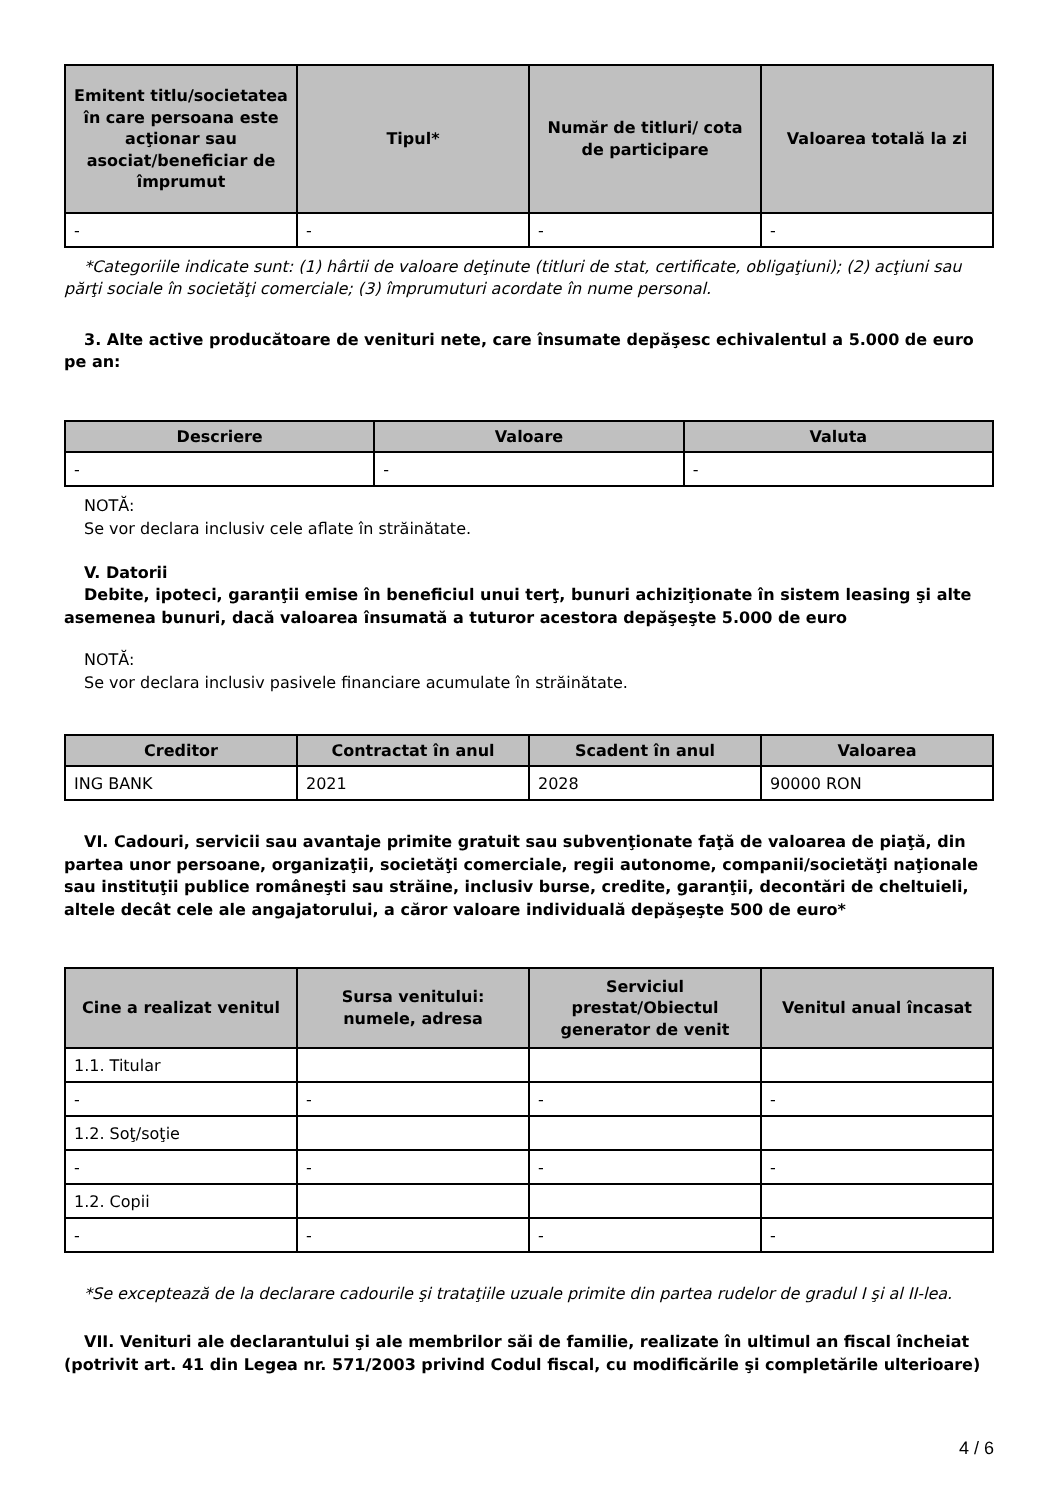| Emitent titlu/societatea în care persoana este acţionar sau asociat/beneficiar de împrumut | Tipul* | Număr de titluri/ cota de participare | Valoarea totală la zi |
| --- | --- | --- | --- |
| - | - | - | - |
*Categoriile indicate sunt: (1) hârtii de valoare deţinute (titluri de stat, certificate, obligaţiuni); (2) acţiuni sau părţi sociale în societăţi comerciale; (3) împrumuturi acordate în nume personal.
3. Alte active producătoare de venituri nete, care însumate depăşesc echivalentul a 5.000 de euro pe an:
| Descriere | Valoare | Valuta |
| --- | --- | --- |
| - | - | - |
NOTĂ:
Se vor declara inclusiv cele aflate în străinătate.
V. Datorii
Debite, ipoteci, garanţii emise în beneficiul unui terţ, bunuri achiziţionate în sistem leasing şi alte asemenea bunuri, dacă valoarea însumată a tuturor acestora depăşeşte 5.000 de euro
NOTĂ:
Se vor declara inclusiv pasivele financiare acumulate în străinătate.
| Creditor | Contractat în anul | Scadent în anul | Valoarea |
| --- | --- | --- | --- |
| ING BANK | 2021 | 2028 | 90000 RON |
VI. Cadouri, servicii sau avantaje primite gratuit sau subvenţionate faţă de valoarea de piaţă, din partea unor persoane, organizaţii, societăţi comerciale, regii autonome, companii/societăţi naţionale sau instituţii publice româneşti sau străine, inclusiv burse, credite, garanţii, decontări de cheltuieli, altele decât cele ale angajatorului, a căror valoare individuală depăşeşte 500 de euro*
| Cine a realizat venitul | Sursa venitului: numele, adresa | Serviciul prestat/Obiectul generator de venit | Venitul anual încasat |
| --- | --- | --- | --- |
| 1.1. Titular | | | |
| - | - | - | - |
| 1.2. Soţ/soţie | | | |
| - | - | - | - |
| 1.2. Copii | | | |
| - | - | - | - |
*Se exceptează de la declarare cadourile şi trataţiile uzuale primite din partea rudelor de gradul I şi al II-lea.
VII. Venituri ale declarantului şi ale membrilor săi de familie, realizate în ultimul an fiscal încheiat (potrivit art. 41 din Legea nr. 571/2003 privind Codul fiscal, cu modificările şi completările ulterioare)
4 / 6